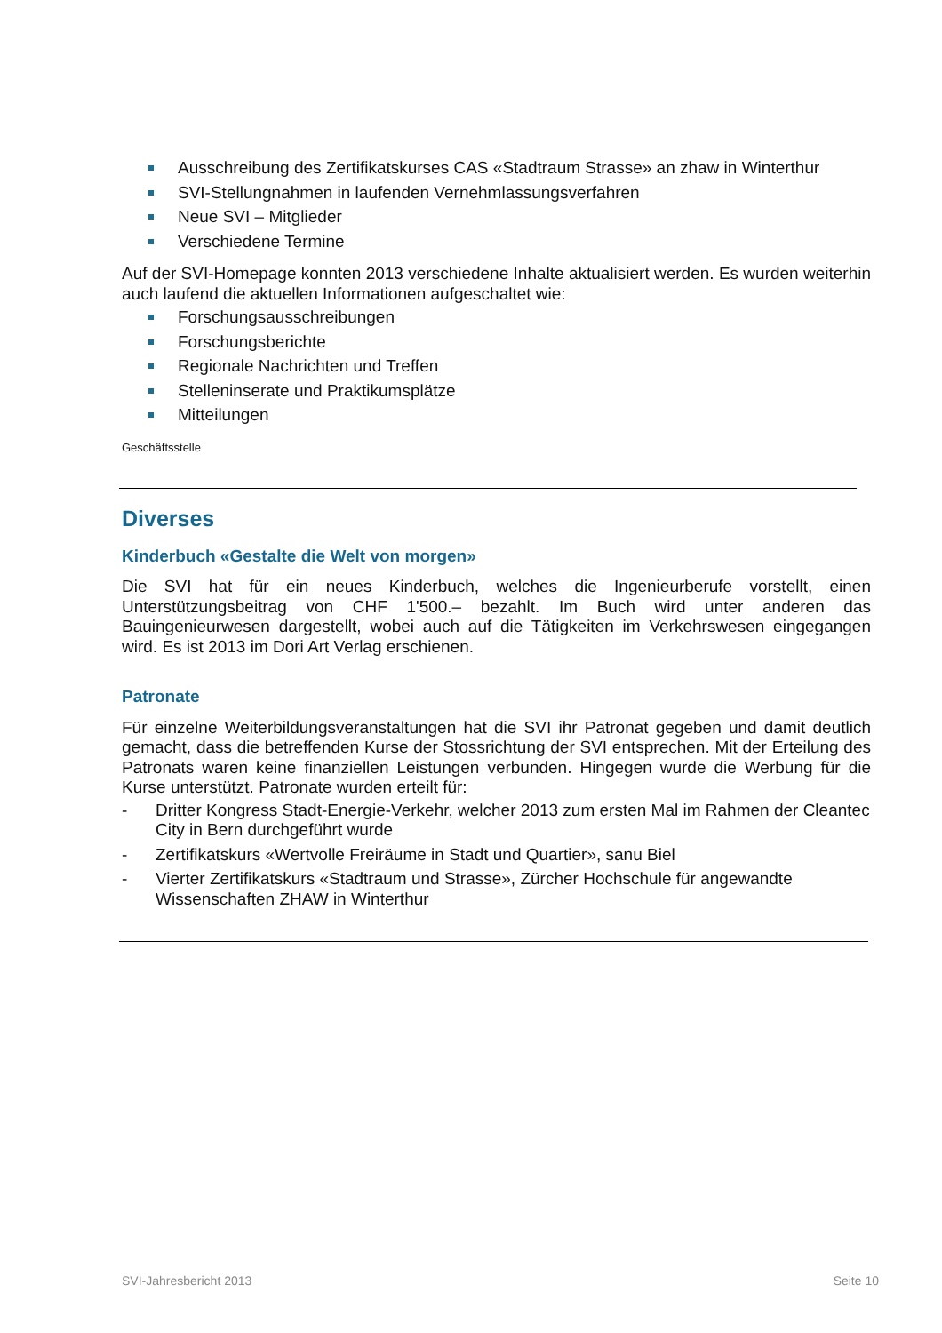Ausschreibung des Zertifikatskurses CAS «Stadtraum Strasse» an zhaw in Winterthur
SVI-Stellungnahmen in laufenden Vernehmlassungsverfahren
Neue SVI – Mitglieder
Verschiedene Termine
Auf der SVI-Homepage konnten 2013 verschiedene Inhalte aktualisiert werden. Es wurden weiterhin auch laufend die aktuellen Informationen aufgeschaltet wie:
Forschungsausschreibungen
Forschungsberichte
Regionale Nachrichten und Treffen
Stelleninserate und Praktikumsplätze
Mitteilungen
Geschäftsstelle
Diverses
Kinderbuch «Gestalte die Welt von morgen»
Die SVI hat für ein neues Kinderbuch, welches die Ingenieurberufe vorstellt, einen Unterstützungsbeitrag von CHF 1'500.– bezahlt. Im Buch wird unter anderen das Bauingenieurwesen dargestellt, wobei auch auf die Tätigkeiten im Verkehrswesen eingegangen wird. Es ist 2013 im Dori Art Verlag erschienen.
Patronate
Für einzelne Weiterbildungsveranstaltungen hat die SVI ihr Patronat gegeben und damit deutlich gemacht, dass die betreffenden Kurse der Stossrichtung der SVI entsprechen. Mit der Erteilung des Patronats waren keine finanziellen Leistungen verbunden. Hingegen wurde die Werbung für die Kurse unterstützt. Patronate wurden erteilt für:
- Dritter Kongress Stadt-Energie-Verkehr, welcher 2013 zum ersten Mal im Rahmen der Cleantec City in Bern durchgeführt wurde
- Zertifikatskurs «Wertvolle Freiräume in Stadt und Quartier», sanu Biel
- Vierter Zertifikatskurs «Stadtraum und Strasse», Zürcher Hochschule für angewandte Wissenschaften ZHAW in Winterthur
SVI-Jahresbericht 2013 Seite 10